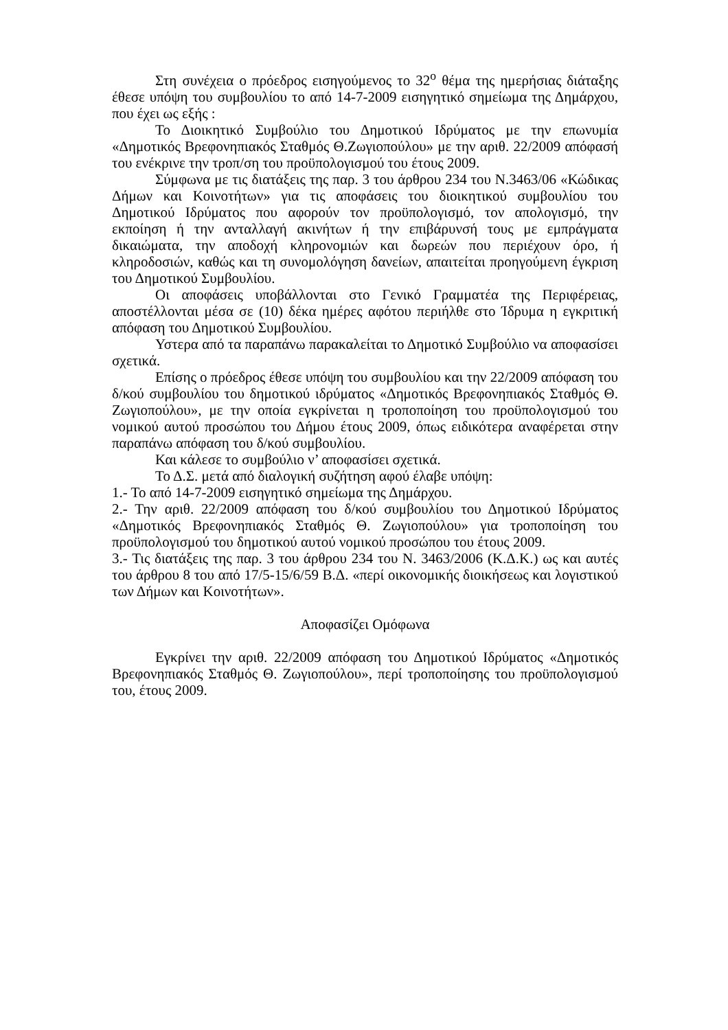Στη συνέχεια ο πρόεδρος εισηγούμενος το 32<sup>ο</sup> θέμα της ημερήσιας διάταξης έθεσε υπόψη του συμβουλίου το από 14-7-2009 εισηγητικό σημείωμα της Δημάρχου, που έχει ως εξής :
Το Διοικητικό Συμβούλιο του Δημοτικού Ιδρύματος με την επωνυμία «Δημοτικός Βρεφονηπιακός Σταθμός Θ.Ζωγιοπούλου» με την αριθ. 22/2009 απόφασή του ενέκρινε την τροπ/ση του προϋπολογισμού του έτους 2009.
Σύμφωνα με τις διατάξεις της παρ. 3 του άρθρου 234 του Ν.3463/06 «Κώδικας Δήμων και Κοινοτήτων» για τις αποφάσεις του διοικητικού συμβουλίου του Δημοτικού Ιδρύματος που αφορούν τον προϋπολογισμό, τον απολογισμό, την εκποίηση ή την ανταλλαγή ακινήτων ή την επιβάρυνσή τους με εμπράγματα δικαιώματα, την αποδοχή κληρονομιών και δωρεών που περιέχουν όρο, ή κληροδοσιών, καθώς και τη συνομολόγηση δανείων, απαιτείται προηγούμενη έγκριση του Δημοτικού Συμβουλίου.
Οι αποφάσεις υποβάλλονται στο Γενικό Γραμματέα της Περιφέρειας, αποστέλλονται μέσα σε (10) δέκα ημέρες αφότου περιήλθε στο Ίδρυμα η εγκριτική απόφαση του Δημοτικού Συμβουλίου.
Υστερα από τα παραπάνω παρακαλείται το Δημοτικό Συμβούλιο να αποφασίσει σχετικά.
Επίσης ο πρόεδρος έθεσε υπόψη του συμβουλίου και την 22/2009 απόφαση του δ/κού συμβουλίου του δημοτικού ιδρύματος «Δημοτικός Βρεφονηπιακός Σταθμός Θ. Ζωγιοπούλου», με την οποία εγκρίνεται η τροποποίηση του προϋπολογισμού του νομικού αυτού προσώπου του Δήμου έτους 2009, όπως ειδικότερα αναφέρεται στην παραπάνω απόφαση του δ/κού συμβουλίου.
Και κάλεσε το συμβούλιο ν’ αποφασίσει σχετικά.
Το Δ.Σ. μετά από διαλογική συζήτηση αφού έλαβε υπόψη:
1.- Το από 14-7-2009 εισηγητικό σημείωμα της Δημάρχου.
2.- Την αριθ. 22/2009 απόφαση του δ/κού συμβουλίου του Δημοτικού Ιδρύματος «Δημοτικός Βρεφονηπιακός Σταθμός Θ. Ζωγιοπούλου» για τροποποίηση του προϋπολογισμού του δημοτικού αυτού νομικού προσώπου του έτους 2009.
3.- Τις διατάξεις της παρ. 3 του άρθρου 234 του Ν. 3463/2006 (Κ.Δ.Κ.) ως και αυτές του άρθρου 8 του από 17/5-15/6/59 Β.Δ. «περί οικονομικής διοικήσεως και λογιστικού των Δήμων και Κοινοτήτων».
Αποφασίζει Ομόφωνα
Εγκρίνει την αριθ. 22/2009 απόφαση του Δημοτικού Ιδρύματος «Δημοτικός Βρεφονηπιακός Σταθμός Θ. Ζωγιοπούλου», περί τροποποίησης του προϋπολογισμού του, έτους 2009.